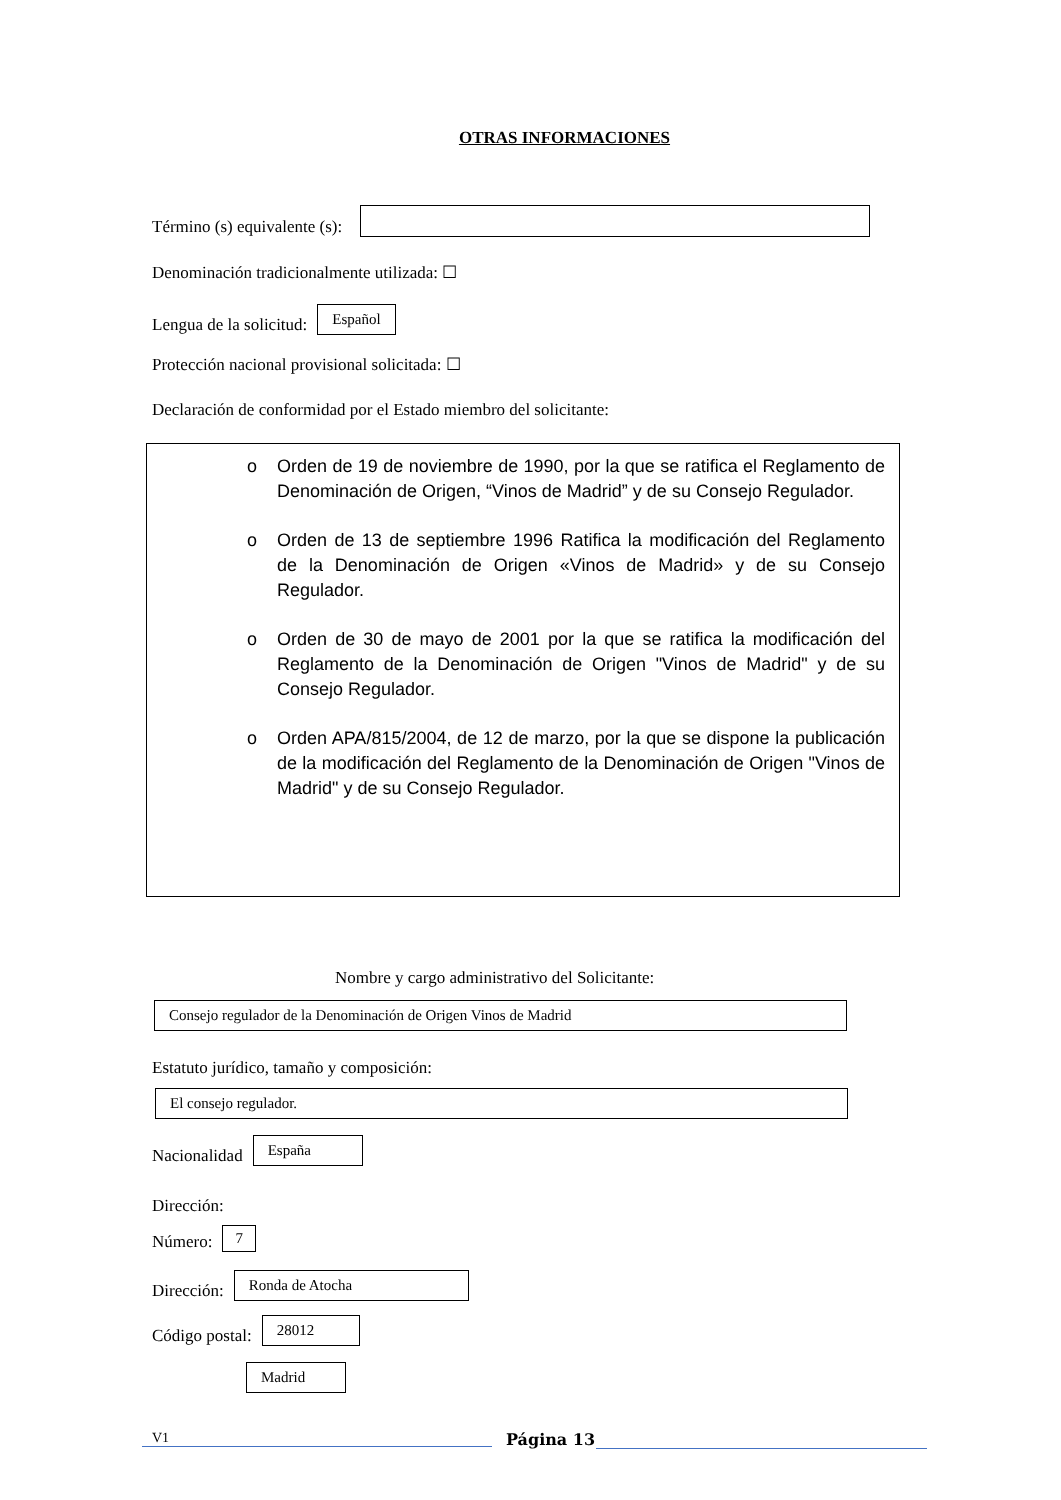OTRAS INFORMACIONES
Término (s) equivalente (s):
Denominación tradicionalmente utilizada: ☐
Lengua de la solicitud:
Español
Protección nacional provisional solicitada: ☐
Declaración de conformidad por el Estado miembro del solicitante:
o Orden de 19 de noviembre de 1990, por la que se ratifica el Reglamento de Denominación de Origen, “Vinos de Madrid” y de su Consejo Regulador.
o Orden de 13 de septiembre 1996 Ratifica la modificación del Reglamento de la Denominación de Origen «Vinos de Madrid» y de su Consejo Regulador.
o Orden de 30 de mayo de 2001 por la que se ratifica la modificación del Reglamento de la Denominación de Origen "Vinos de Madrid" y de su Consejo Regulador.
o Orden APA/815/2004, de 12 de marzo, por la que se dispone la publicación de la modificación del Reglamento de la Denominación de Origen "Vinos de Madrid" y de su Consejo Regulador.
Nombre y cargo administrativo del Solicitante:
Consejo regulador de la Denominación de Origen Vinos de Madrid
Estatuto jurídico, tamaño y composición:
El consejo regulador.
Nacionalidad
España
Dirección:
Número:
7
Dirección:
Ronda de Atocha
Código postal:
28012
Madrid
V1 Página 13